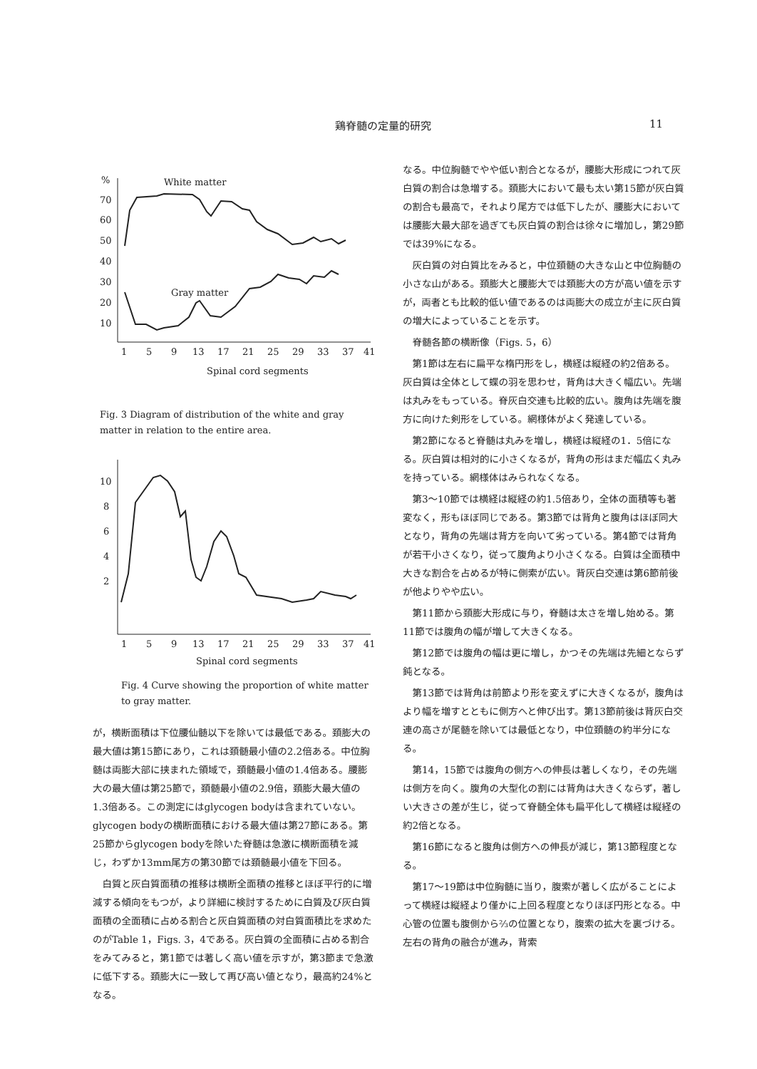鶏脊髄の定量的研究 11
%
70
60
50
40
30
20
10
White matter
Gray matter
1
5
9
13
17
21
25
29
33
37
41
Spinal cord segments
Fig. 3 Diagram of distribution of the white and gray matter in relation to the entire area.
10
8
6
4
2
1
5
9
13
17
21
25
29
33
37
41
Spinal cord segments
Fig. 4 Curve showing the proportion of white matter to gray matter.
が，横断面積は下位腰仙髄以下を除いては最低である。頚膨大の最大値は第15節にあり，これは頚髄最小値の2.2倍ある。中位胸髄は両膨大部に挟まれた領域で，頚髄最小値の1.4倍ある。腰膨大の最大値は第25節で，頚髄最小値の2.9倍，頚膨大最大値の1.3倍ある。この測定にはglycogen bodyは含まれていない。glycogen bodyの横断面積における最大値は第27節にある。第25節からglycogen bodyを除いた脊髄は急激に横断面積を減じ，わずか13mm尾方の第30節では頚髄最小値を下回る。
白質と灰白質面積の推移は横断全面積の推移とほぼ平行的に増減する傾向をもつが，より詳細に検討するために白質及び灰白質面積の全面積に占める割合と灰白質面積の対白質面積比を求めたのがTable 1，Figs. 3，4である。灰白質の全面積に占める割合をみてみると，第1節では著しく高い値を示すが，第3節まで急激に低下する。頚膨大に一致して再び高い値となり，最高約24%となる。
なる。中位胸髄でやや低い割合となるが，腰膨大形成につれて灰白質の割合は急増する。頚膨大において最も太い第15節が灰白質の割合も最高で，それより尾方では低下したが、腰膨大においては腰膨大最大部を過ぎても灰白質の割合は徐々に増加し，第29節では39%になる。
灰白質の対白質比をみると，中位頚髄の大きな山と中位胸髄の小さな山がある。頚膨大と腰膨大では頚膨大の方が高い値を示すが，両者とも比較的低い値であるのは両膨大の成立が主に灰白質の増大によっていることを示す。
脊髄各節の横断像（Figs. 5，6）
第1節は左右に扁平な楕円形をし，横経は縦経の約2倍ある。灰白質は全体として蝶の羽を思わせ，背角は大きく幅広い。先端は丸みをもっている。脊灰白交連も比較的広い。腹角は先端を腹方に向けた剣形をしている。網様体がよく発達している。
第2節になると脊髄は丸みを増し，横経は縦経の1．5倍になる。灰白質は相対的に小さくなるが，背角の形はまだ幅広く丸みを持っている。網様体はみられなくなる。
第3～10節では横経は縦経の約1.5倍あり，全体の面積等も著変なく，形もほぼ同じである。第3節では背角と腹角はほぼ同大となり，背角の先端は背方を向いて劣っている。第4節では背角が若干小さくなり，従って腹角より小さくなる。白質は全面積中大きな割合を占めるが特に側索が広い。背灰白交連は第6節前後が他よりやや広い。
第11節から頚膨大形成に与り，脊髄は太さを増し始める。第11節では腹角の幅が増して大きくなる。
第12節では腹角の幅は更に増し，かつその先端は先細とならず鈍となる。
第13節では背角は前節より形を変えずに大きくなるが，腹角はより幅を増すとともに側方へと伸び出す。第13節前後は背灰白交連の高さが尾髄を除いては最低となり，中位頚髄の約半分になる。
第14，15節では腹角の側方への伸長は著しくなり，その先端は側方を向く。腹角の大型化の割には背角は大きくならず，著しい大きさの差が生じ，従って脊髄全体も扁平化して横経は縦経の約2倍となる。
第16節になると腹角は側方への伸長が減じ，第13節程度となる。
第17～19節は中位胸髄に当り，腹索が著しく広がることによって横経は縦経より僅かに上回る程度となりほぼ円形となる。中心管の位置も腹側から⅔の位置となり，腹索の拡大を裏づける。左右の背角の融合が進み，背索